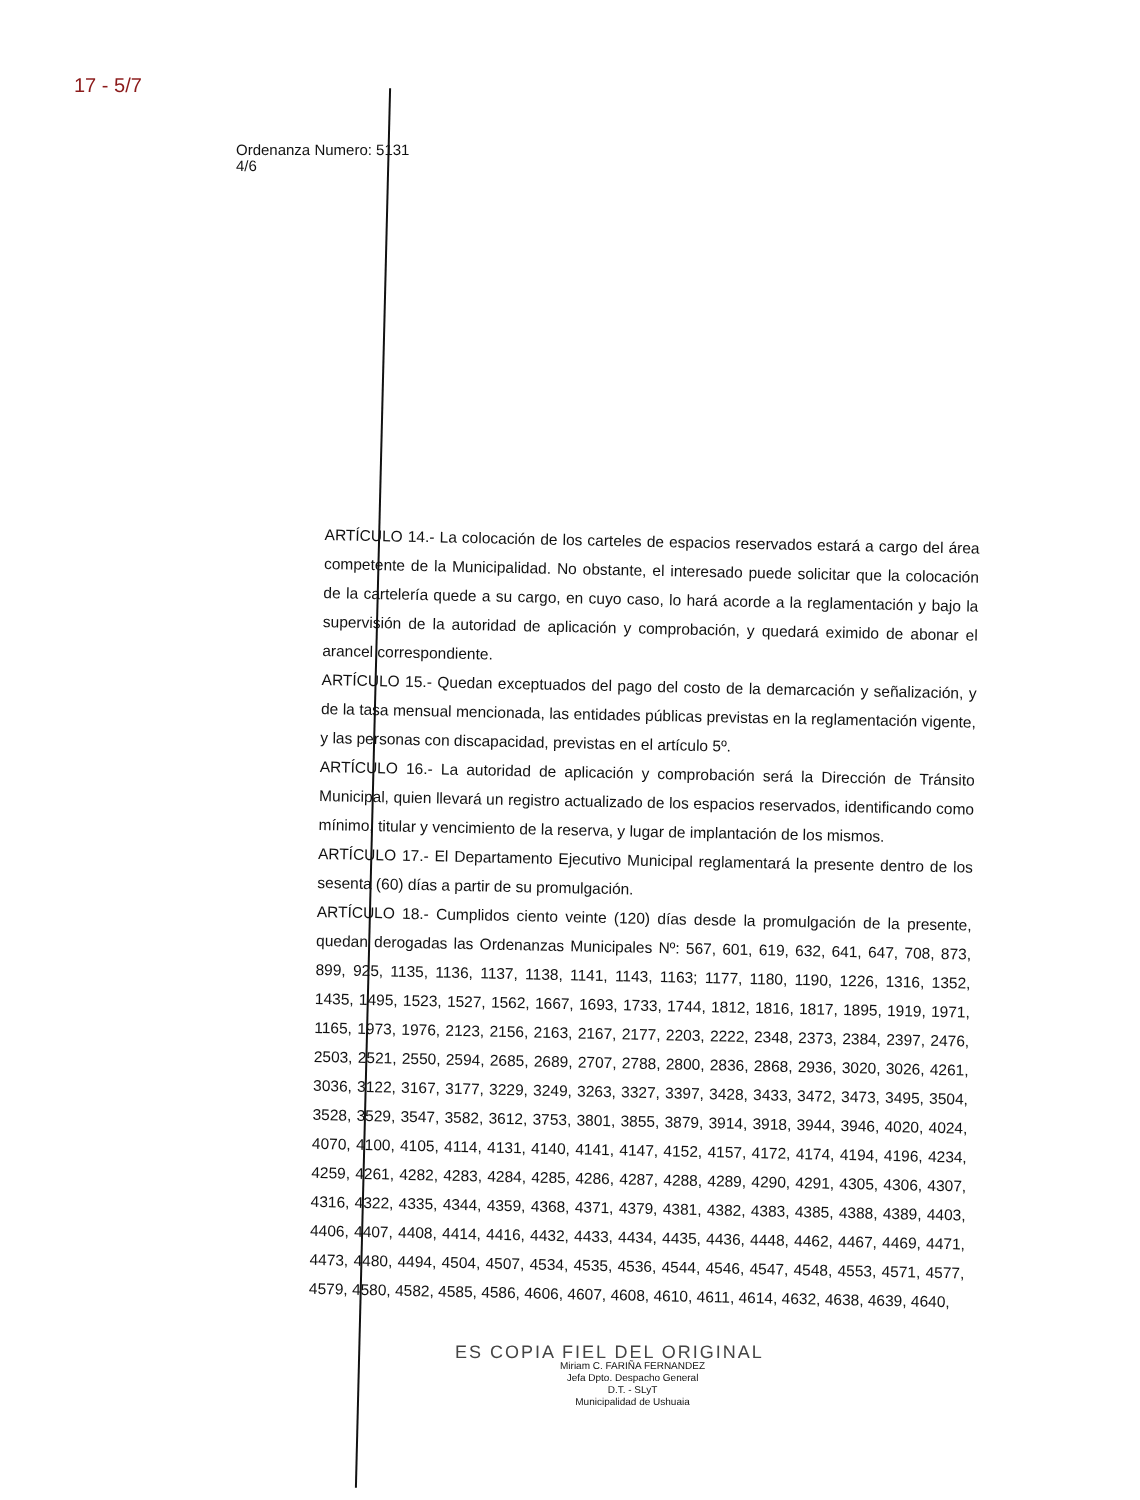17 - 5/7
Ordenanza Numero: 5131
4/6
ARTÍCULO 14.- La colocación de los carteles de espacios reservados estará a cargo del área competente de la Municipalidad. No obstante, el interesado puede solicitar que la colocación de la cartelería quede a su cargo, en cuyo caso, lo hará acorde a la reglamentación y bajo la supervisión de la autoridad de aplicación y comprobación, y quedará eximido de abonar el arancel correspondiente.
ARTÍCULO 15.- Quedan exceptuados del pago del costo de la demarcación y señalización, y de la tasa mensual mencionada, las entidades públicas previstas en la reglamentación vigente, y las personas con discapacidad, previstas en el artículo 5º.
ARTÍCULO 16.- La autoridad de aplicación y comprobación será la Dirección de Tránsito Municipal, quien llevará un registro actualizado de los espacios reservados, identificando como mínimo, titular y vencimiento de la reserva, y lugar de implantación de los mismos.
ARTÍCULO 17.- El Departamento Ejecutivo Municipal reglamentará la presente dentro de los sesenta (60) días a partir de su promulgación.
ARTÍCULO 18.- Cumplidos ciento veinte (120) días desde la promulgación de la presente, quedan derogadas las Ordenanzas Municipales Nº: 567, 601, 619, 632, 641, 647, 708, 873, 899, 925, 1135, 1136, 1137, 1138, 1141, 1143, 1163; 1177, 1180, 1190, 1226, 1316, 1352, 1435, 1495, 1523, 1527, 1562, 1667, 1693, 1733, 1744, 1812, 1816, 1817, 1895, 1919, 1971, 1165, 1973, 1976, 2123, 2156, 2163, 2167, 2177, 2203, 2222, 2348, 2373, 2384, 2397, 2476, 2503, 2521, 2550, 2594, 2685, 2689, 2707, 2788, 2800, 2836, 2868, 2936, 3020, 3026, 4261, 3036, 3122, 3167, 3177, 3229, 3249, 3263, 3327, 3397, 3428, 3433, 3472, 3473, 3495, 3504, 3528, 3529, 3547, 3582, 3612, 3753, 3801, 3855, 3879, 3914, 3918, 3944, 3946, 4020, 4024, 4070, 4100, 4105, 4114, 4131, 4140, 4141, 4147, 4152, 4157, 4172, 4174, 4194, 4196, 4234, 4259, 4261, 4282, 4283, 4284, 4285, 4286, 4287, 4288, 4289, 4290, 4291, 4305, 4306, 4307, 4316, 4322, 4335, 4344, 4359, 4368, 4371, 4379, 4381, 4382, 4383, 4385, 4388, 4389, 4403, 4406, 4407, 4408, 4414, 4416, 4432, 4433, 4434, 4435, 4436, 4448, 4462, 4467, 4469, 4471, 4473, 4480, 4494, 4504, 4507, 4534, 4535, 4536, 4544, 4546, 4547, 4548, 4553, 4571, 4577, 4579, 4580, 4582, 4585, 4586, 4606, 4607, 4608, 4610, 4611, 4614, 4632, 4638, 4639, 4640,
ES COPIA FIEL DEL ORIGINAL
Miriam C. FARIÑA FERNANDEZ
Jefa Dpto. Despacho General
D.T. - SLyT
Municipalidad de Ushuaia